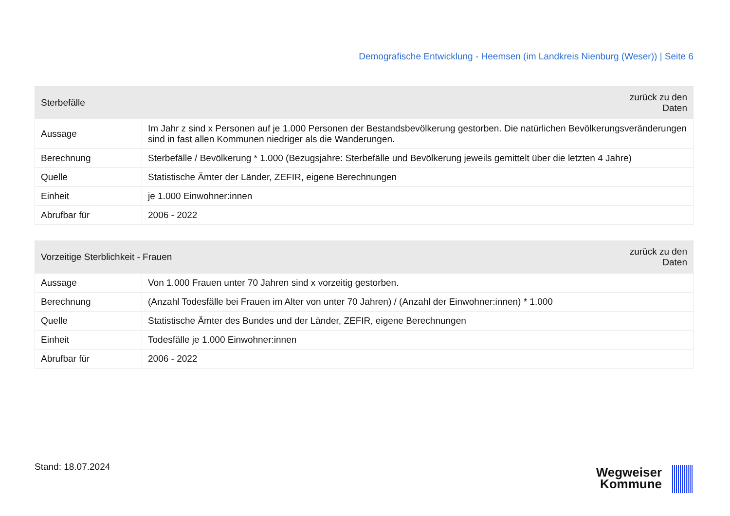Demografische Entwicklung - Heemsen (im Landkreis Nienburg (Weser)) | Seite 6
| Sterbefälle | | zurück zu den Daten |
| --- | --- | --- |
| Aussage | Im Jahr z sind x Personen auf je 1.000 Personen der Bestandsbevölkerung gestorben. Die natürlichen Bevölkerungsveränderungen sind in fast allen Kommunen niedriger als die Wanderungen. | |
| Berechnung | Sterbefälle / Bevölkerung * 1.000 (Bezugsjahre: Sterbefälle und Bevölkerung jeweils gemittelt über die letzten 4 Jahre) | |
| Quelle | Statistische Ämter der Länder, ZEFIR, eigene Berechnungen | |
| Einheit | je 1.000 Einwohner:innen | |
| Abrufbar für | 2006 - 2022 | |
| Vorzeitige Sterblichkeit - Frauen | | zurück zu den Daten |
| --- | --- | --- |
| Aussage | Von 1.000 Frauen unter 70 Jahren sind x vorzeitig gestorben. | |
| Berechnung | (Anzahl Todesfälle bei Frauen im Alter von unter 70 Jahren) / (Anzahl der Einwohner:innen) * 1.000 | |
| Quelle | Statistische Ämter des Bundes und der Länder, ZEFIR, eigene Berechnungen | |
| Einheit | Todesfälle je 1.000 Einwohner:innen | |
| Abrufbar für | 2006 - 2022 | |
Stand: 18.07.2024
Wegweiser
Kommune